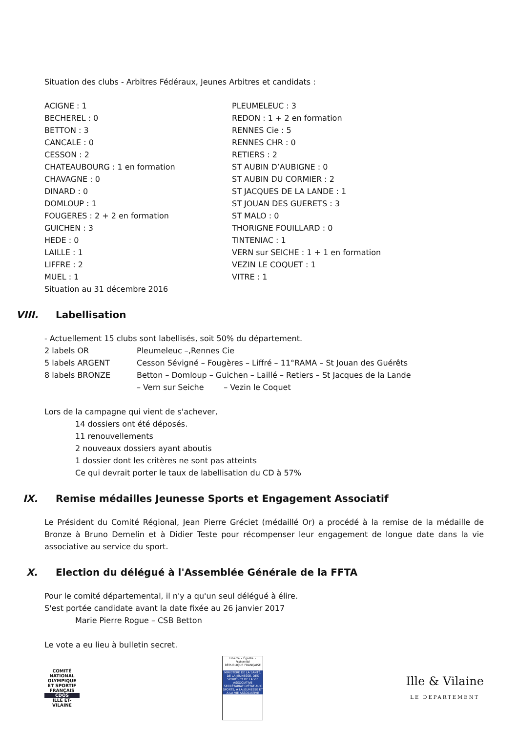Situation des clubs - Arbitres Fédéraux, Jeunes Arbitres et candidats :
ACIGNE : 1
BECHEREL : 0
BETTON : 3
CANCALE : 0
CESSON : 2
CHATEAUBOURG : 1 en formation
CHAVAGNE : 0
DINARD : 0
DOMLOUP : 1
FOUGERES : 2 + 2 en formation
GUICHEN : 3
HEDE : 0
LAILLE : 1
LIFFRE : 2
MUEL : 1
Situation au 31 décembre 2016
PLEUMELEUC : 3
REDON : 1 + 2 en formation
RENNES Cie : 5
RENNES CHR : 0
RETIERS : 2
ST AUBIN D’AUBIGNE : 0
ST AUBIN DU CORMIER : 2
ST JACQUES DE LA LANDE : 1
ST JOUAN DES GUERETS : 3
ST MALO : 0
THORIGNE FOUILLARD : 0
TINTENIAC : 1
VERN sur SEICHE : 1 + 1 en formation
VEZIN LE COQUET : 1
VITRE : 1
VIII. Labellisation
- Actuellement 15 clubs sont labellisés, soit 50% du département.
2 labels OR Pleumeleuc –,Rennes Cie
5 labels ARGENT Cesson Sévigné – Fougères – Liffré – 11°RAMA – St Jouan des Guérêts
8 labels BRONZE Betton – Domloup – Guichen – Laillé – Retiers – St Jacques de la Lande
– Vern sur Seiche – Vezin le Coquet
Lors de la campagne qui vient de s'achever,
14 dossiers ont été déposés.
11 renouvellements
2 nouveaux dossiers ayant aboutis
1 dossier dont les critères ne sont pas atteints
Ce qui devrait porter le taux de labellisation du CD à 57%
IX. Remise médailles Jeunesse Sports et Engagement Associatif
Le Président du Comité Régional, Jean Pierre Gréciet (médaillé Or) a procédé à la remise de la médaille de Bronze à Bruno Demelin et à Didier Teste pour récompenser leur engagement de longue date dans la vie associative au service du sport.
X. Election du délégué à l'Assemblée Générale de la FFTA
Pour le comité départemental, il n'y a qu'un seul délégué à élire.
S'est portée candidate avant la date fixée au 26 janvier 2017
Marie Pierre Rogue – CSB Betton
Le vote a eu lieu à bulletin secret.
COMITÉ NATIONAL OLYMPIQUE ET SPORTIF FRANÇAIS
CDOS
ILLE ET-VILAINE
Liberté • Égalité • Fraternité
RÉPUBLIQUE FRANÇAISE
MINISTÈRE DE LA SANTÉ, DE LA JEUNESSE, DES SPORTS ET DE LA VIE ASSOCIATIVE
SECRÉTARIAT D'ÉTAT AUX SPORTS, A LA JEUNESSE ET A LA VIE ASSOCIATIVE
Ille & Vilaine
LE DEPARTEMENT